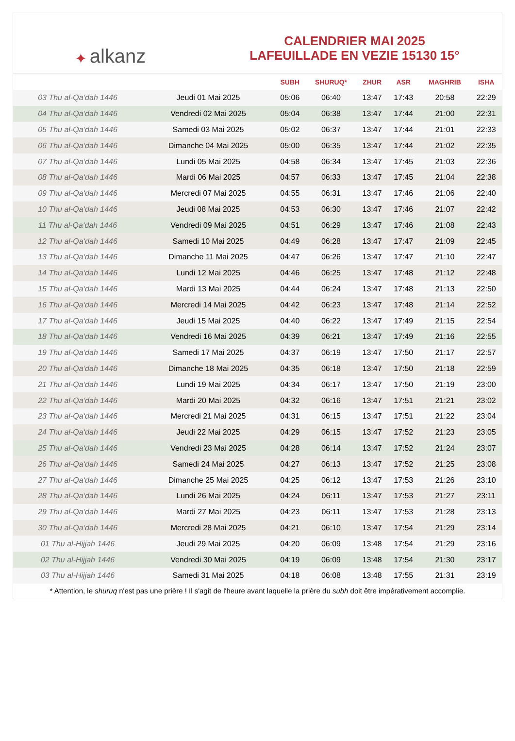✦ alkanz
CALENDRIER MAI 2025
LAFEUILLADE EN VEZIE 15130 15°
| | | SUBH | SHURUQ* | ZHUR | ASR | MAGHRIB | ISHA |
| --- | --- | --- | --- | --- | --- | --- | --- |
| 03 Thu al-Qa‘dah 1446 | Jeudi 01 Mai 2025 | 05:06 | 06:40 | 13:47 | 17:43 | 20:58 | 22:29 |
| 04 Thu al-Qa‘dah 1446 | Vendredi 02 Mai 2025 | 05:04 | 06:38 | 13:47 | 17:44 | 21:00 | 22:31 |
| 05 Thu al-Qa‘dah 1446 | Samedi 03 Mai 2025 | 05:02 | 06:37 | 13:47 | 17:44 | 21:01 | 22:33 |
| 06 Thu al-Qa‘dah 1446 | Dimanche 04 Mai 2025 | 05:00 | 06:35 | 13:47 | 17:44 | 21:02 | 22:35 |
| 07 Thu al-Qa‘dah 1446 | Lundi 05 Mai 2025 | 04:58 | 06:34 | 13:47 | 17:45 | 21:03 | 22:36 |
| 08 Thu al-Qa‘dah 1446 | Mardi 06 Mai 2025 | 04:57 | 06:33 | 13:47 | 17:45 | 21:04 | 22:38 |
| 09 Thu al-Qa‘dah 1446 | Mercredi 07 Mai 2025 | 04:55 | 06:31 | 13:47 | 17:46 | 21:06 | 22:40 |
| 10 Thu al-Qa‘dah 1446 | Jeudi 08 Mai 2025 | 04:53 | 06:30 | 13:47 | 17:46 | 21:07 | 22:42 |
| 11 Thu al-Qa‘dah 1446 | Vendredi 09 Mai 2025 | 04:51 | 06:29 | 13:47 | 17:46 | 21:08 | 22:43 |
| 12 Thu al-Qa‘dah 1446 | Samedi 10 Mai 2025 | 04:49 | 06:28 | 13:47 | 17:47 | 21:09 | 22:45 |
| 13 Thu al-Qa‘dah 1446 | Dimanche 11 Mai 2025 | 04:47 | 06:26 | 13:47 | 17:47 | 21:10 | 22:47 |
| 14 Thu al-Qa‘dah 1446 | Lundi 12 Mai 2025 | 04:46 | 06:25 | 13:47 | 17:48 | 21:12 | 22:48 |
| 15 Thu al-Qa‘dah 1446 | Mardi 13 Mai 2025 | 04:44 | 06:24 | 13:47 | 17:48 | 21:13 | 22:50 |
| 16 Thu al-Qa‘dah 1446 | Mercredi 14 Mai 2025 | 04:42 | 06:23 | 13:47 | 17:48 | 21:14 | 22:52 |
| 17 Thu al-Qa‘dah 1446 | Jeudi 15 Mai 2025 | 04:40 | 06:22 | 13:47 | 17:49 | 21:15 | 22:54 |
| 18 Thu al-Qa‘dah 1446 | Vendredi 16 Mai 2025 | 04:39 | 06:21 | 13:47 | 17:49 | 21:16 | 22:55 |
| 19 Thu al-Qa‘dah 1446 | Samedi 17 Mai 2025 | 04:37 | 06:19 | 13:47 | 17:50 | 21:17 | 22:57 |
| 20 Thu al-Qa‘dah 1446 | Dimanche 18 Mai 2025 | 04:35 | 06:18 | 13:47 | 17:50 | 21:18 | 22:59 |
| 21 Thu al-Qa‘dah 1446 | Lundi 19 Mai 2025 | 04:34 | 06:17 | 13:47 | 17:50 | 21:19 | 23:00 |
| 22 Thu al-Qa‘dah 1446 | Mardi 20 Mai 2025 | 04:32 | 06:16 | 13:47 | 17:51 | 21:21 | 23:02 |
| 23 Thu al-Qa‘dah 1446 | Mercredi 21 Mai 2025 | 04:31 | 06:15 | 13:47 | 17:51 | 21:22 | 23:04 |
| 24 Thu al-Qa‘dah 1446 | Jeudi 22 Mai 2025 | 04:29 | 06:15 | 13:47 | 17:52 | 21:23 | 23:05 |
| 25 Thu al-Qa‘dah 1446 | Vendredi 23 Mai 2025 | 04:28 | 06:14 | 13:47 | 17:52 | 21:24 | 23:07 |
| 26 Thu al-Qa‘dah 1446 | Samedi 24 Mai 2025 | 04:27 | 06:13 | 13:47 | 17:52 | 21:25 | 23:08 |
| 27 Thu al-Qa‘dah 1446 | Dimanche 25 Mai 2025 | 04:25 | 06:12 | 13:47 | 17:53 | 21:26 | 23:10 |
| 28 Thu al-Qa‘dah 1446 | Lundi 26 Mai 2025 | 04:24 | 06:11 | 13:47 | 17:53 | 21:27 | 23:11 |
| 29 Thu al-Qa‘dah 1446 | Mardi 27 Mai 2025 | 04:23 | 06:11 | 13:47 | 17:53 | 21:28 | 23:13 |
| 30 Thu al-Qa‘dah 1446 | Mercredi 28 Mai 2025 | 04:21 | 06:10 | 13:47 | 17:54 | 21:29 | 23:14 |
| 01 Thu al-Hijjah 1446 | Jeudi 29 Mai 2025 | 04:20 | 06:09 | 13:48 | 17:54 | 21:29 | 23:16 |
| 02 Thu al-Hijjah 1446 | Vendredi 30 Mai 2025 | 04:19 | 06:09 | 13:48 | 17:54 | 21:30 | 23:17 |
| 03 Thu al-Hijjah 1446 | Samedi 31 Mai 2025 | 04:18 | 06:08 | 13:48 | 17:55 | 21:31 | 23:19 |
* Attention, le shuruq n'est pas une prière ! Il s'agit de l'heure avant laquelle la prière du subh doit être impérativement accomplie.